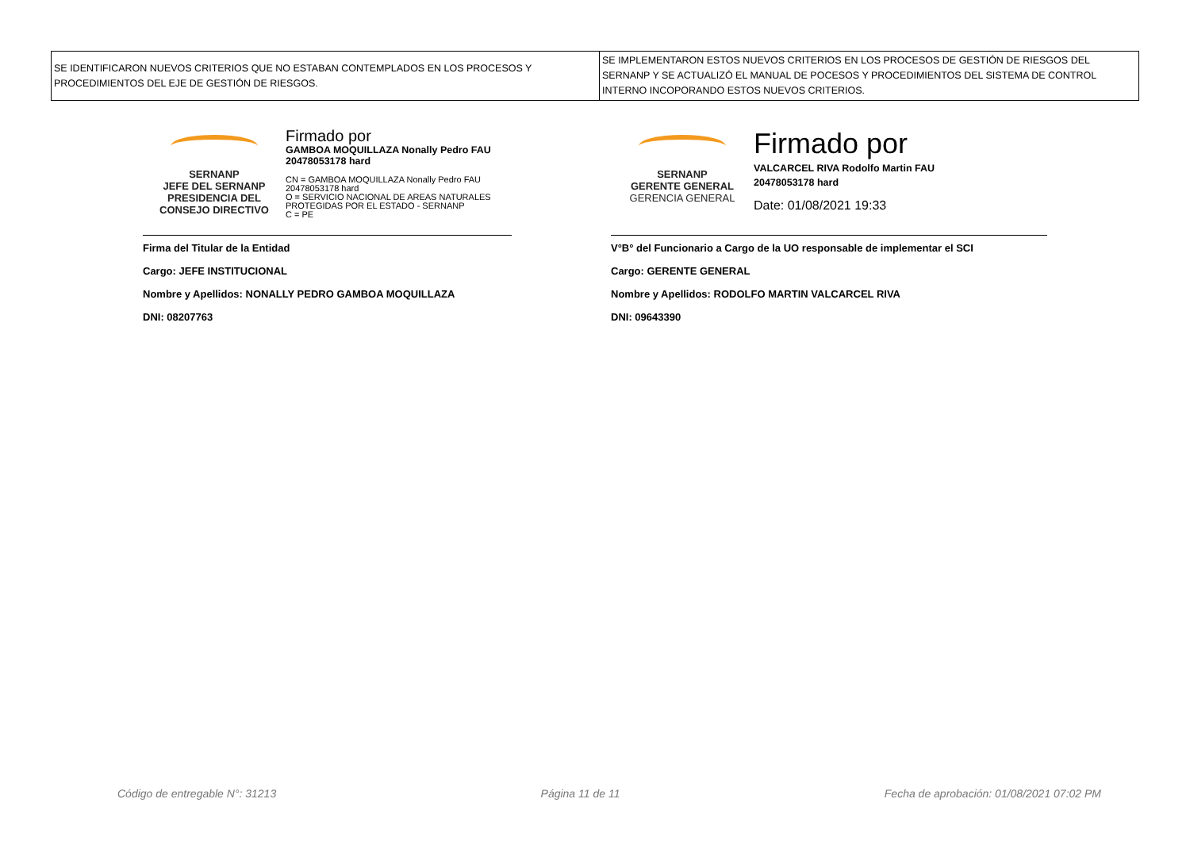| SE IDENTIFICARON NUEVOS CRITERIOS QUE NO ESTABAN CONTEMPLADOS EN LOS PROCESOS Y PROCEDIMIENTOS DEL EJE DE GESTIÓN DE RIESGOS. | SE IMPLEMENTARON ESTOS NUEVOS CRITERIOS EN LOS PROCESOS DE GESTIÓN DE RIESGOS DEL SERNANP Y SE ACTUALIZÓ EL MANUAL DE POCESOS Y PROCEDIMIENTOS DEL SISTEMA DE CONTROL INTERNO INCOPORANDO ESTOS NUEVOS CRITERIOS. |
SERNANP
JEFE DEL SERNANP
PRESIDENCIA DEL
CONSEJO DIRECTIVO
Firmado por
GAMBOA MOQUILLAZA Nonally Pedro FAU
20478053178 hard
CN = GAMBOA MOQUILLAZA Nonally Pedro FAU
20478053178 hard
O = SERVICIO NACIONAL DE AREAS NATURALES
PROTEGIDAS POR EL ESTADO - SERNANP
C = PE
Firma del Titular de la Entidad
Cargo: JEFE INSTITUCIONAL
Nombre y Apellidos: NONALLY PEDRO GAMBOA MOQUILLAZA
DNI: 08207763
SERNANP
GERENTE GENERAL
GERENCIA GENERAL
Firmado por
VALCARCEL RIVA Rodolfo Martin FAU
20478053178 hard
Date: 01/08/2021 19:33
V°B° del Funcionario a Cargo de la UO responsable de implementar el SCI
Cargo: GERENTE GENERAL
Nombre y Apellidos: RODOLFO MARTIN VALCARCEL RIVA
DNI: 09643390
Código de entregable N°: 31213 Página 11 de 11 Fecha de aprobación: 01/08/2021 07:02 PM